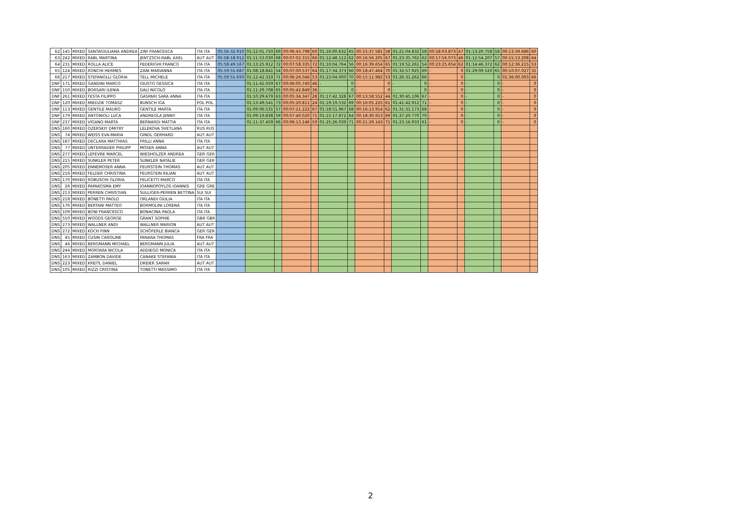| 62 | 145 | MIXED | SANTAGIULIANA ANDREA | ZINI FRANCESCA | ITA ITA | 05:56:32.910 | 01:12:01.750 | 69 | 00:06:43.798 | 60 | 01:16:00.632 | 65 | 00:15:37.581 | 58 | 01:21:04.832 | 58 | 00:18:03.873 | 47 | 01:13:20.758 | 58 | 00:13:39.686 | 60 |
| 63 | 242 | MIXED | RABL MARTINA | JENTZSCH-RABL AXEL | AUT AUT | 05:58:18.912 | 01:11:53.030 | 68 | 00:07:02.315 | 66 | 01:12:48.112 | 62 | 00:16:56.205 | 67 | 01:23:35.762 | 62 | 00:17:56.073 | 46 | 01:12:54.207 | 57 | 00:15:13.208 | 64 |
| 64 | 231 | MIXED | ROLLA ALICE | FEDERIGHI FRANCO | ITA ITA | 05:58:49.167 | 01:13:25.912 | 72 | 00:07:58.335 | 72 | 01:10:04.764 | 56 | 00:16:39.654 | 65 | 01:19:52.261 | 54 | 00:23:25.654 | 62 | 01:14:46.372 | 62 | 00:12:36.215 | 53 |
| 65 | 124 | MIXED | RONCHI HERMES | ZANI MARIANNA | ITA ITA | 05:59:55.687 | 01:08:18.841 | 54 | 00:07:00.537 | 64 | 01:17:34.373 | 66 | 00:18:47.464 | 70 | 01:32:57.925 | 69 | - | 0 | 01:29:09.520 | 65 | 00:10:07.027 | 31 |
| 66 | 217 | MIXED | STEFANOLLI GLORIA | TELL MICHELE | ITA ITA | 05:59:55.693 | 01:12:42.310 | 71 | 00:06:26.046 | 53 | 01:23:04.000 | 70 | 00:15:11.982 | 53 | 01:26:31.262 | 66 | - | 0 | - | 0 | 01:36:00.093 | 66 |
| DNF | 171 | MIXED | GANDINI MARCO | GIUSTO GESSICA | ITA ITA | | 01:11:41.059 | 67 | 00:06:05.740 | 46 | - | 0 | - | 0 | - | 0 | - | 0 | - | 0 | - | 0 |
| DNF | 150 | MIXED | BORSARI ILENIA | DALÌ NICOLÒ | ITA ITA | | 01:11:29.708 | 65 | 00:05:42.849 | 36 | - | 0 | - | 0 | - | 0 | - | 0 | - | 0 | - | 0 |
| DNF | 261 | MIXED | FESTA FILIPPO | GASPARI SARA ANNA | ITA ITA | | 01:10:29.679 | 63 | 00:05:34.347 | 28 | 01:17:42.328 | 67 | 00:13:58.552 | 44 | 01:30:45.106 | 67 | - | 0 | - | 0 | - | 0 |
| DNF | 120 | MIXED | MIEDZIK TOMASZ | BUNSCH IGA | POL POL | | 01:13:49.541 | 73 | 00:05:20.811 | 24 | 01:19:19.532 | 69 | 00:16:05.225 | 61 | 01:41:42.912 | 71 | - | 0 | - | 0 | - | 0 |
| DNF | 113 | MIXED | GENTILE MAURO | GENTILE MARTA | ITA ITA | | 01:09:06.531 | 57 | 00:07:21.222 | 67 | 01:18:51.967 | 68 | 00:16:13.914 | 62 | 01:31:31.173 | 68 | - | 0 | - | 0 | - | 0 |
| DNF | 179 | MIXED | ANTONIOLI LUCA | ANDREOLA JENNY | ITA ITA | | 01:09:19.838 | 59 | 00:07:40.020 | 71 | 01:15:17.872 | 64 | 00:18:30.913 | 69 | 01:37:20.770 | 70 | - | 0 | - | 0 | - | 0 |
| DNF | 237 | MIXED | VIGANO MARTA | BERNARDI MATTIA | ITA ITA | | 01:11:37.459 | 66 | 00:06:13.146 | 50 | 01:25:26.039 | 71 | 00:21:29.143 | 71 | 01:23:16.933 | 61 | - | 0 | - | 0 | - | 0 |
| DNS | 160 | MIXED | OZERSKIY DMITRY | LELEKOVA SVETLANA | RUS RUS | | | | | | | | | | | | | | | | | |
| DNS | 74 | MIXED | WEISS EVA-MARIA | GINDL GERHARD | AUT AUT | | | | | | | | | | | | | | | | | |
| DNS | 187 | MIXED | DECLARA MATTHIAS | FRILLI ANNA | ITA ITA | | | | | | | | | | | | | | | | | |
| DNS | 77 | MIXED | UNTERRADER PHILIPP | MOSER ANNA | AUT AUT | | | | | | | | | | | | | | | | | |
| DNS | 277 | MIXED | LEFEVRE MARCEL | WIESHOLZER ANDREA | GER GER | | | | | | | | | | | | | | | | | |
| DNS | 215 | MIXED | SUNKLER PETER | SUNKLER NATALIE | GER GER | | | | | | | | | | | | | | | | | |
| DNS | 205 | MIXED | ENNEMOSER ANNA | FEURSTEIN THOMAS | AUT AUT | | | | | | | | | | | | | | | | | |
| DNS | 216 | MIXED | FELDER CHRISTINA | FEURSTEIN KILIAN | AUT AUT | | | | | | | | | | | | | | | | | |
| DNS | 170 | MIXED | ROBUSCHI GLORIA | FELICETTI MARCO | ITA ITA | | | | | | | | | | | | | | | | | |
| DNS | 26 | MIXED | PAPAKOSMA EMY | IOANNOPOYLOS IOANNIS | GRE GRE | | | | | | | | | | | | | | | | | |
| DNS | 213 | MIXED | PERREN CHRISTIAN | SULLIGER-PERREN BETTINA | SUI SUI | | | | | | | | | | | | | | | | | |
| DNS | 218 | MIXED | BONETTI PAOLO | ORLANDI GIULIA | ITA ITA | | | | | | | | | | | | | | | | | |
| DNS | 176 | MIXED | BERTANI MATTEO | BORMOLINI LORENA | ITA ITA | | | | | | | | | | | | | | | | | |
| DNS | 109 | MIXED | BONI FRANCESCO | BONACINA PAOLA | ITA ITA | | | | | | | | | | | | | | | | | |
| DNS | 550 | MIXED | WOODS GEORGE | GRANT SOPHIE | GBR GBR | | | | | | | | | | | | | | | | | |
| DNS | 273 | MIXED | WALLNER ANDI | WALLNER MARION | AUT AUT | | | | | | | | | | | | | | | | | |
| DNS | 272 | MIXED | KOCH FINN | SCHÖFERLE BIANCA | GER GER | | | | | | | | | | | | | | | | | |
| DNS | 45 | MIXED | CUSIN CAROLINE | FANARA THOMAS | FRA FRA | | | | | | | | | | | | | | | | | |
| DNS | 46 | MIXED | BERGMANN MICHAEL | BERGMANN JULIA | AUT AUT | | | | | | | | | | | | | | | | | |
| DNS | 244 | MIXED | MORTARA NICOLA | ADDIEGO MONICA | ITA ITA | | | | | | | | | | | | | | | | | |
| DNS | 163 | MIXED | ZAMBON DAVIDE | CANAKE STEFANIA | ITA ITA | | | | | | | | | | | | | | | | | |
| DNS | 223 | MIXED | KREITL DANIEL | DREIER SARAH | AUT AUT | | | | | | | | | | | | | | | | | |
| DNS | 105 | MIXED | RIZZI CRISTINA | TONETTI MASSIMO | ITA ITA | | | | | | | | | | | | | | | | | |
2